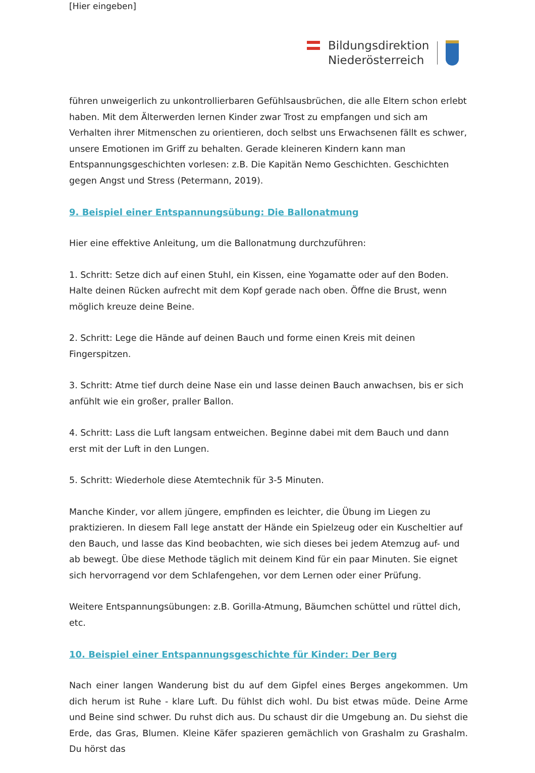[Hier eingeben]
Bildungsdirektion
Niederösterreich
führen unweigerlich zu unkontrollierbaren Gefühlsausbrüchen, die alle Eltern schon erlebt haben. Mit dem Älterwerden lernen Kinder zwar Trost zu empfangen und sich am Verhalten ihrer Mitmenschen zu orientieren, doch selbst uns Erwachsenen fällt es schwer, unsere Emotionen im Griff zu behalten. Gerade kleineren Kindern kann man Entspannungsgeschichten vorlesen: z.B. Die Kapitän Nemo Geschichten. Geschichten gegen Angst und Stress (Petermann, 2019).
9. Beispiel einer Entspannungsübung: Die Ballonatmung
Hier eine effektive Anleitung, um die Ballonatmung durchzuführen:
1. Schritt: Setze dich auf einen Stuhl, ein Kissen, eine Yogamatte oder auf den Boden. Halte deinen Rücken aufrecht mit dem Kopf gerade nach oben. Öffne die Brust, wenn möglich kreuze deine Beine.
2. Schritt: Lege die Hände auf deinen Bauch und forme einen Kreis mit deinen Fingerspitzen.
3. Schritt: Atme tief durch deine Nase ein und lasse deinen Bauch anwachsen, bis er sich anfühlt wie ein großer, praller Ballon.
4. Schritt: Lass die Luft langsam entweichen. Beginne dabei mit dem Bauch und dann erst mit der Luft in den Lungen.
5. Schritt: Wiederhole diese Atemtechnik für 3-5 Minuten.
Manche Kinder, vor allem jüngere, empfinden es leichter, die Übung im Liegen zu praktizieren. In diesem Fall lege anstatt der Hände ein Spielzeug oder ein Kuscheltier auf den Bauch, und lasse das Kind beobachten, wie sich dieses bei jedem Atemzug auf- und ab bewegt. Übe diese Methode täglich mit deinem Kind für ein paar Minuten. Sie eignet sich hervorragend vor dem Schlafengehen, vor dem Lernen oder einer Prüfung.
Weitere Entspannungsübungen: z.B. Gorilla-Atmung, Bäumchen schüttel und rüttel dich, etc.
10. Beispiel einer Entspannungsgeschichte für Kinder: Der Berg
Nach einer langen Wanderung bist du auf dem Gipfel eines Berges angekommen. Um dich herum ist Ruhe - klare Luft. Du fühlst dich wohl. Du bist etwas müde. Deine Arme und Beine sind schwer. Du ruhst dich aus. Du schaust dir die Umgebung an. Du siehst die Erde, das Gras, Blumen. Kleine Käfer spazieren gemächlich von Grashalm zu Grashalm. Du hörst das